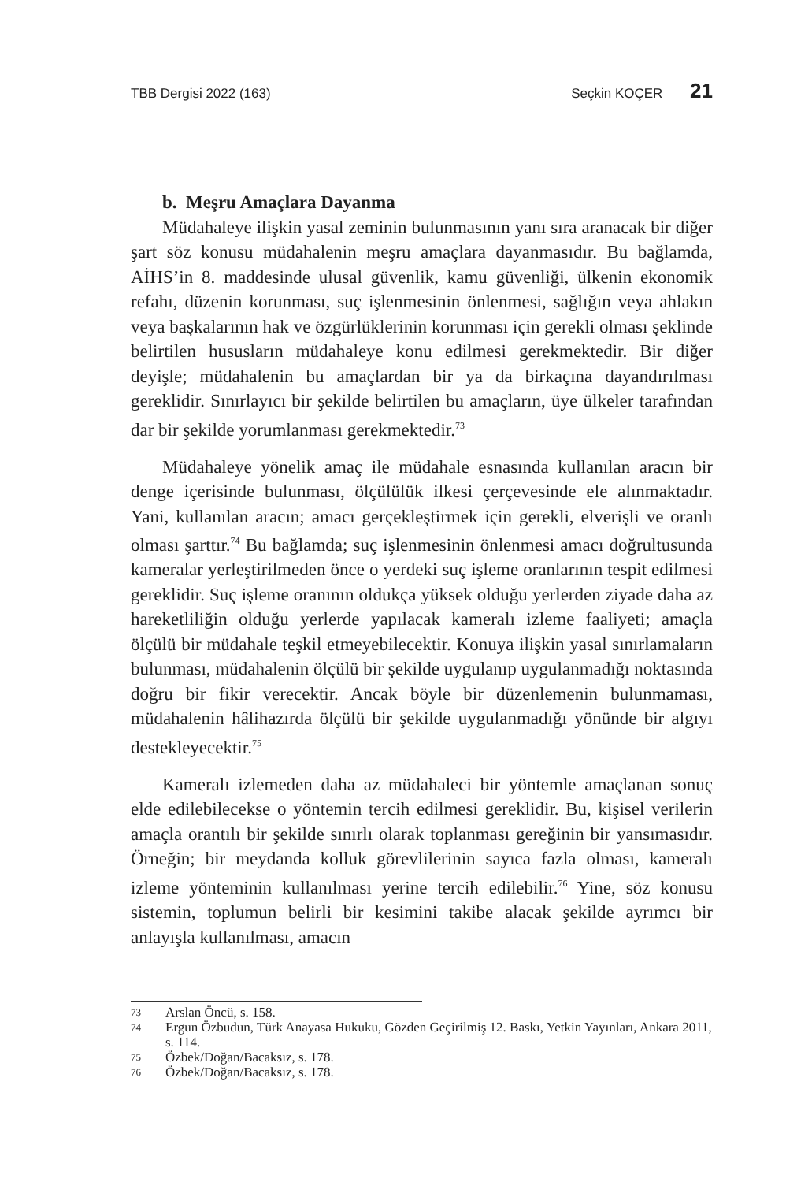TBB Dergisi 2022 (163) Seçkin KOÇER 21
b. Meşru Amaçlara Dayanma
Müdahaleye ilişkin yasal zeminin bulunmasının yanı sıra aranacak bir diğer şart söz konusu müdahalenin meşru amaçlara dayanmasıdır. Bu bağlamda, AİHS’in 8. maddesinde ulusal güvenlik, kamu güvenliği, ülkenin ekonomik refahı, düzenin korunması, suç işlenmesinin önlenmesi, sağlığın veya ahlakın veya başkalarının hak ve özgürlüklerinin korunması için gerekli olması şeklinde belirtilen hususların müdahaleye konu edilmesi gerekmektedir. Bir diğer deyişle; müdahalenin bu amaçlardan bir ya da birkaçına dayandırılması gereklidir. Sınırlayıcı bir şekilde belirtilen bu amaçların, üye ülkeler tarafından dar bir şekilde yorumlanması gerekmektedir.<sup>73</sup>
Müdahaleye yönelik amaç ile müdahale esnasında kullanılan aracın bir denge içerisinde bulunması, ölçülülük ilkesi çerçevesinde ele alınmaktadır. Yani, kullanılan aracın; amacı gerçekleştirmek için gerekli, elverişli ve oranlı olması şarttır.<sup>74</sup> Bu bağlamda; suç işlenmesinin önlenmesi amacı doğrultusunda kameralar yerleştirilmeden önce o yerdeki suç işleme oranlarının tespit edilmesi gereklidir. Suç işleme oranının oldukça yüksek olduğu yerlerden ziyade daha az hareketliliğin olduğu yerlerde yapılacak kameralı izleme faaliyeti; amaçla ölçülü bir müdahale teşkil etmeyebilecektir. Konuya ilişkin yasal sınırlamaların bulunması, müdahalenin ölçülü bir şekilde uygulanıp uygulanmadığı noktasında doğru bir fikir verecektir. Ancak böyle bir düzenlemenin bulunmaması, müdahalenin hâlihazırda ölçülü bir şekilde uygulanmadığı yönünde bir algıyı destekleyecektir.<sup>75</sup>
Kameralı izlemeden daha az müdahaleci bir yöntemle amaçlanan sonuç elde edilebilecekse o yöntemin tercih edilmesi gereklidir. Bu, kişisel verilerin amaçla orantılı bir şekilde sınırlı olarak toplanması gereğinin bir yansımasıdır. Örneğin; bir meydanda kolluk görevlilerinin sayıca fazla olması, kameralı izleme yönteminin kullanılması yerine tercih edilebilir.<sup>76</sup> Yine, söz konusu sistemin, toplumun belirli bir kesimini takibe alacak şekilde ayrımcı bir anlayışla kullanılması, amacın
73 Arslan Öncü, s. 158.
74 Ergun Özbudun, Türk Anayasa Hukuku, Gözden Geçirilmiş 12. Baskı, Yetkin Yayınları, Ankara 2011, s. 114.
75 Özbek/Doğan/Bacaksız, s. 178.
76 Özbek/Doğan/Bacaksız, s. 178.